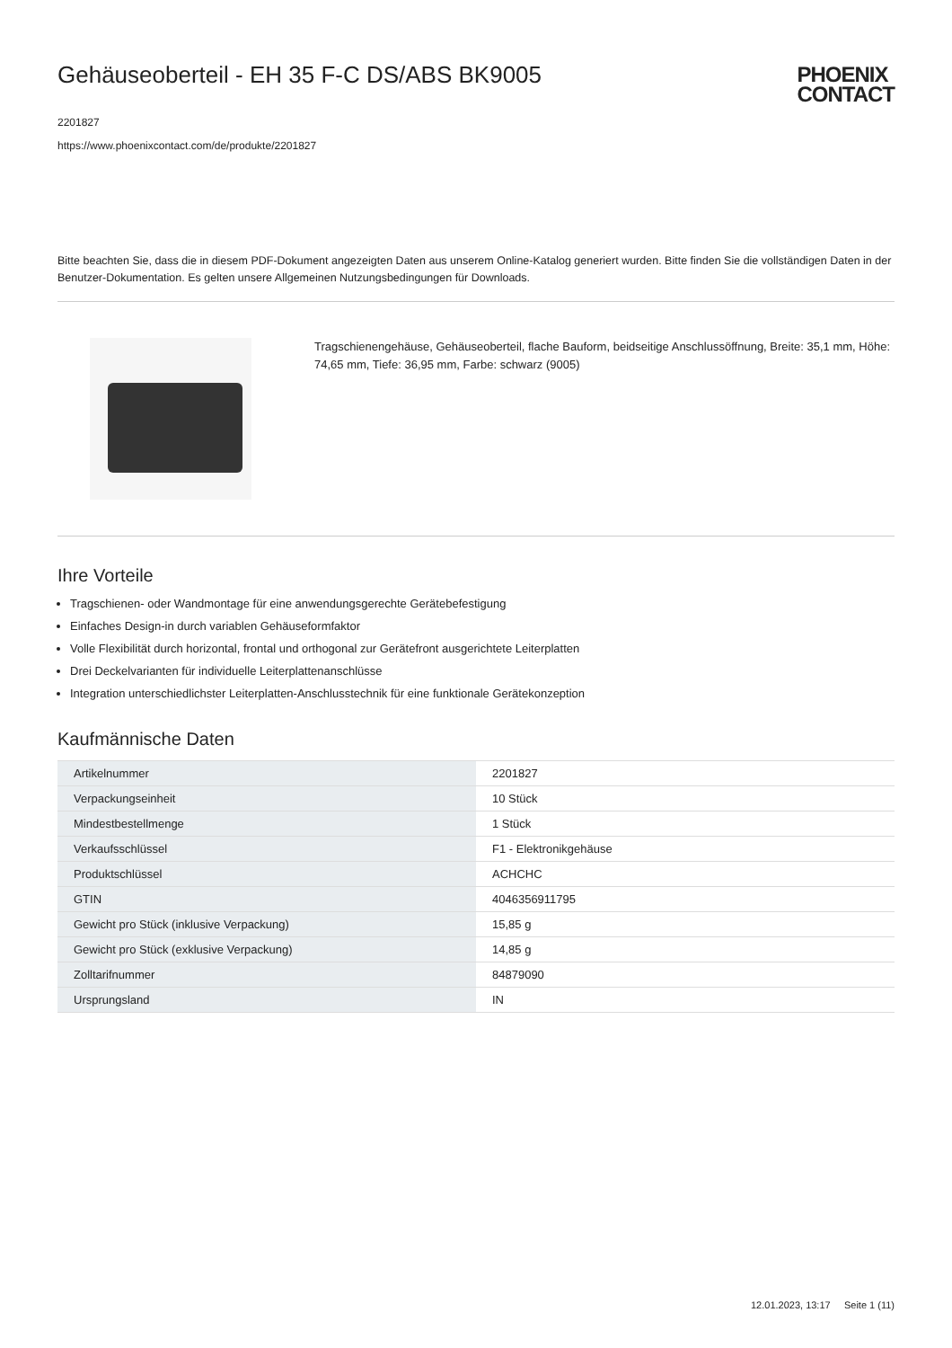Gehäuseoberteil - EH 35 F-C DS/ABS BK9005
2201827
https://www.phoenixcontact.com/de/produkte/2201827
PHOENIX
CONTACT
Bitte beachten Sie, dass die in diesem PDF-Dokument angezeigten Daten aus unserem Online-Katalog generiert wurden. Bitte finden Sie die vollständigen Daten in der Benutzer-Dokumentation. Es gelten unsere Allgemeinen Nutzungsbedingungen für Downloads.
Tragschienengehäuse, Gehäuseoberteil, flache Bauform, beidseitige Anschlussöffnung, Breite: 35,1 mm, Höhe: 74,65 mm, Tiefe: 36,95 mm, Farbe: schwarz (9005)
Ihre Vorteile
Tragschienen- oder Wandmontage für eine anwendungsgerechte Gerätebefestigung
Einfaches Design-in durch variablen Gehäuseformfaktor
Volle Flexibilität durch horizontal, frontal und orthogonal zur Gerätefront ausgerichtete Leiterplatten
Drei Deckelvarianten für individuelle Leiterplattenanschlüsse
Integration unterschiedlichster Leiterplatten-Anschlusstechnik für eine funktionale Gerätekonzeption
Kaufmännische Daten
| Artikelnummer | 2201827 |
| Verpackungseinheit | 10 Stück |
| Mindestbestellmenge | 1 Stück |
| Verkaufsschlüssel | F1 - Elektronikgehäuse |
| Produktschlüssel | ACHCHC |
| GTIN | 4046356911795 |
| Gewicht pro Stück (inklusive Verpackung) | 15,85 g |
| Gewicht pro Stück (exklusive Verpackung) | 14,85 g |
| Zolltarifnummer | 84879090 |
| Ursprungsland | IN |
12.01.2023, 13:17 Seite 1 (11)